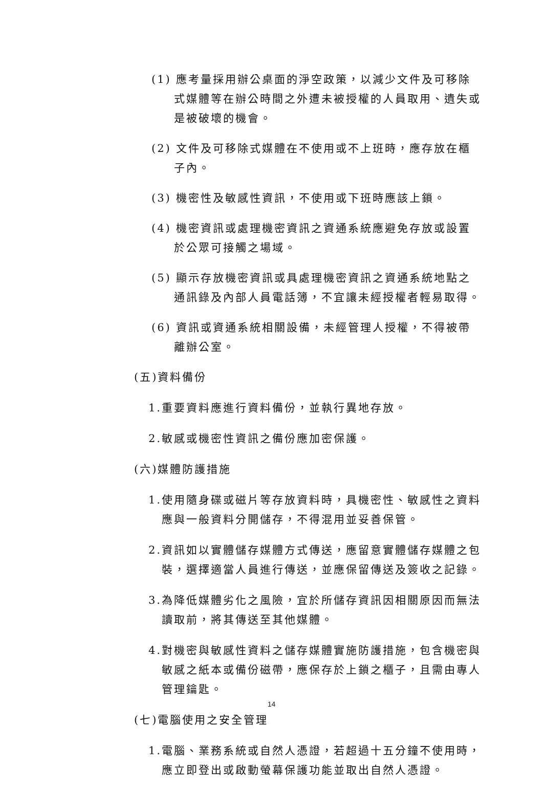(1) 應考量採用辦公桌面的淨空政策，以減少文件及可移除式媒體等在辦公時間之外遭未被授權的人員取用、遺失或是被破壞的機會。
(2) 文件及可移除式媒體在不使用或不上班時，應存放在櫃子內。
(3) 機密性及敏感性資訊，不使用或下班時應該上鎖。
(4) 機密資訊或處理機密資訊之資通系統應避免存放或設置於公眾可接觸之場域。
(5) 顯示存放機密資訊或具處理機密資訊之資通系統地點之通訊錄及內部人員電話簿，不宜讓未經授權者輕易取得。
(6) 資訊或資通系統相關設備，未經管理人授權，不得被帶離辦公室。
(五)資料備份
1.重要資料應進行資料備份，並執行異地存放。
2.敏感或機密性資訊之備份應加密保護。
(六)媒體防護措施
1.使用隨身碟或磁片等存放資料時，具機密性、敏感性之資料應與一般資料分開儲存，不得混用並妥善保管。
2.資訊如以實體儲存媒體方式傳送，應留意實體儲存媒體之包裝，選擇適當人員進行傳送，並應保留傳送及簽收之記錄。
3.為降低媒體劣化之風險，宜於所儲存資訊因相關原因而無法讀取前，將其傳送至其他媒體。
4.對機密與敏感性資料之儲存媒體實施防護措施，包含機密與敏感之紙本或備份磁帶，應保存於上鎖之櫃子，且需由專人管理鑰匙。
(七)電腦使用之安全管理
1.電腦、業務系統或自然人憑證，若超過十五分鐘不使用時，應立即登出或啟動螢幕保護功能並取出自然人憑證。
14